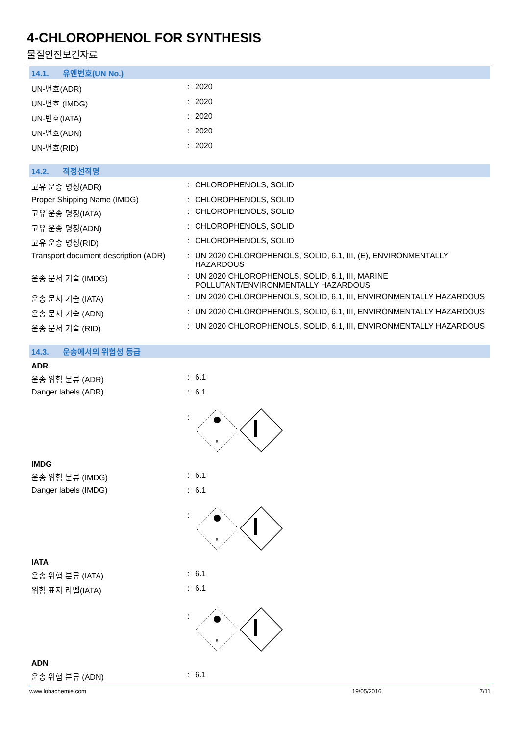4-CHLOROPHENOL FOR SYNTHESIS
물질안전보건자료
14.1. 유엔번호(UN No.)
| UN-번호(ADR) | : | 2020 |
| UN-번호 (IMDG) | : | 2020 |
| UN-번호(IATA) | : | 2020 |
| UN-번호(ADN) | : | 2020 |
| UN-번호(RID) | : | 2020 |
14.2. 적정선적명
| 고유 운송 명칭(ADR) | : | CHLOROPHENOLS, SOLID |
| Proper Shipping Name (IMDG) | : | CHLOROPHENOLS, SOLID |
| 고유 운송 명칭(IATA) | : | CHLOROPHENOLS, SOLID |
| 고유 운송 명칭(ADN) | : | CHLOROPHENOLS, SOLID |
| 고유 운송 명칭(RID) | : | CHLOROPHENOLS, SOLID |
| Transport document description (ADR) | : | UN 2020 CHLOROPHENOLS, SOLID, 6.1, III, (E), ENVIRONMENTALLY HAZARDOUS |
| 운송 문서 기술 (IMDG) | : | UN 2020 CHLOROPHENOLS, SOLID, 6.1, III, MARINE POLLUTANT/ENVIRONMENTALLY HAZARDOUS |
| 운송 문서 기술 (IATA) | : | UN 2020 CHLOROPHENOLS, SOLID, 6.1, III, ENVIRONMENTALLY HAZARDOUS |
| 운송 문서 기술 (ADN) | : | UN 2020 CHLOROPHENOLS, SOLID, 6.1, III, ENVIRONMENTALLY HAZARDOUS |
| 운송 문서 기술 (RID) | : | UN 2020 CHLOROPHENOLS, SOLID, 6.1, III, ENVIRONMENTALLY HAZARDOUS |
14.3. 운송에서의 위험성 등급
ADR
| 운송 위험 분류 (ADR) | : | 6.1 |
| Danger labels (ADR) | : | 6.1 |
| | : | 6 |
IMDG
| 운송 위험 분류 (IMDG) | : | 6.1 |
| Danger labels (IMDG) | : | 6.1 |
| | : | 6 |
IATA
| 운송 위험 분류 (IATA) | : | 6.1 |
| 위험 표지 라벨(IATA) | : | 6.1 |
| | : | 6 |
ADN
| 운송 위험 분류 (ADN) | : | 6.1 |
www.lobachemie.com 19/05/2016 7/11